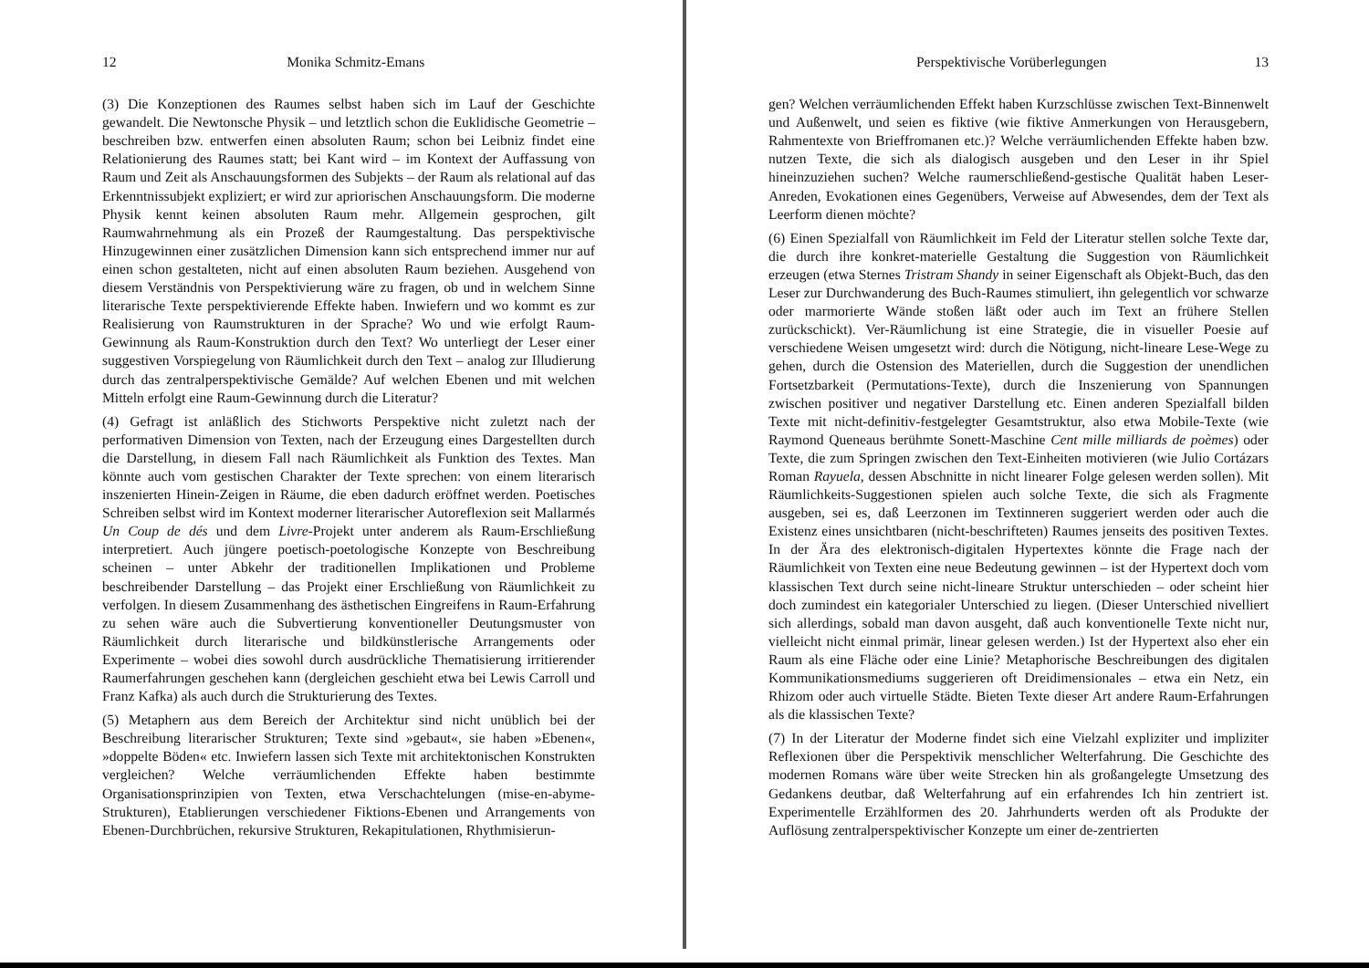12 Monika Schmitz-Emans
(3) Die Konzeptionen des Raumes selbst haben sich im Lauf der Geschichte gewandelt. Die Newtonsche Physik – und letztlich schon die Euklidische Geometrie – beschreiben bzw. entwerfen einen absoluten Raum; schon bei Leibniz findet eine Relationierung des Raumes statt; bei Kant wird – im Kontext der Auffassung von Raum und Zeit als Anschauungsformen des Subjekts – der Raum als relational auf das Erkenntnissubjekt expliziert; er wird zur apriorischen Anschauungsform. Die moderne Physik kennt keinen absoluten Raum mehr. Allgemein gesprochen, gilt Raumwahrnehmung als ein Prozeß der Raumgestaltung. Das perspektivische Hinzugewinnen einer zusätzlichen Dimension kann sich entsprechend immer nur auf einen schon gestalteten, nicht auf einen absoluten Raum beziehen. Ausgehend von diesem Verständnis von Perspektivierung wäre zu fragen, ob und in welchem Sinne literarische Texte perspektivierende Effekte haben. Inwiefern und wo kommt es zur Realisierung von Raumstrukturen in der Sprache? Wo und wie erfolgt Raum-Gewinnung als Raum-Konstruktion durch den Text? Wo unterliegt der Leser einer suggestiven Vorspiegelung von Räumlichkeit durch den Text – analog zur Illudierung durch das zentralperspektivische Gemälde? Auf welchen Ebenen und mit welchen Mitteln erfolgt eine Raum-Gewinnung durch die Literatur?
(4) Gefragt ist anläßlich des Stichworts Perspektive nicht zuletzt nach der performativen Dimension von Texten, nach der Erzeugung eines Dargestellten durch die Darstellung, in diesem Fall nach Räumlichkeit als Funktion des Textes. Man könnte auch vom gestischen Charakter der Texte sprechen: von einem literarisch inszenierten Hinein-Zeigen in Räume, die eben dadurch eröffnet werden. Poetisches Schreiben selbst wird im Kontext moderner literarischer Autoreflexion seit Mallarmés Un Coup de dés und dem Livre-Projekt unter anderem als Raum-Erschließung interpretiert. Auch jüngere poetisch-poetologische Konzepte von Beschreibung scheinen – unter Abkehr der traditionellen Implikationen und Probleme beschreibender Darstellung – das Projekt einer Erschließung von Räumlichkeit zu verfolgen. In diesem Zusammenhang des ästhetischen Eingreifens in Raum-Erfahrung zu sehen wäre auch die Subvertierung konventioneller Deutungsmuster von Räumlichkeit durch literarische und bildkünstlerische Arrangements oder Experimente – wobei dies sowohl durch ausdrückliche Thematisierung irritierender Raumerfahrungen geschehen kann (dergleichen geschieht etwa bei Lewis Carroll und Franz Kafka) als auch durch die Strukturierung des Textes.
(5) Metaphern aus dem Bereich der Architektur sind nicht unüblich bei der Beschreibung literarischer Strukturen; Texte sind »gebaut«, sie haben »Ebenen«, »doppelte Böden« etc. Inwiefern lassen sich Texte mit architektonischen Konstrukten vergleichen? Welche verräumlichenden Effekte haben bestimmte Organisationsprinzipien von Texten, etwa Verschachtelungen (mise-en-abyme-Strukturen), Etablierungen verschiedener Fiktions-Ebenen und Arrangements von Ebenen-Durchbrüchen, rekursive Strukturen, Rekapitulationen, Rhythmisierun-
Perspektivische Vorüberlegungen 13
gen? Welchen verräumlichenden Effekt haben Kurzschlüsse zwischen Text-Binnenwelt und Außenwelt, und seien es fiktive (wie fiktive Anmerkungen von Herausgebern, Rahmentexte von Brieffromanen etc.)? Welche verräumlichenden Effekte haben bzw. nutzen Texte, die sich als dialogisch ausgeben und den Leser in ihr Spiel hineinzuziehen suchen? Welche raumerschließend-gestische Qualität haben Leser-Anreden, Evokationen eines Gegenübers, Verweise auf Abwesendes, dem der Text als Leerform dienen möchte?
(6) Einen Spezialfall von Räumlichkeit im Feld der Literatur stellen solche Texte dar, die durch ihre konkret-materielle Gestaltung die Suggestion von Räumlichkeit erzeugen (etwa Sternes Tristram Shandy in seiner Eigenschaft als Objekt-Buch, das den Leser zur Durchwanderung des Buch-Raumes stimuliert, ihn gelegentlich vor schwarze oder marmorierte Wände stoßen läßt oder auch im Text an frühere Stellen zurückschickt). Ver-Räumlichung ist eine Strategie, die in visueller Poesie auf verschiedene Weisen umgesetzt wird: durch die Nötigung, nicht-lineare Lese-Wege zu gehen, durch die Ostension des Materiellen, durch die Suggestion der unendlichen Fortsetzbarkeit (Permutations-Texte), durch die Inszenierung von Spannungen zwischen positiver und negativer Darstellung etc. Einen anderen Spezialfall bilden Texte mit nicht-definitiv-festgelegter Gesamtstruktur, also etwa Mobile-Texte (wie Raymond Queneaus berühmte Sonett-Maschine Cent mille milliards de poèmes) oder Texte, die zum Springen zwischen den Text-Einheiten motivieren (wie Julio Cortázars Roman Rayuela, dessen Abschnitte in nicht linearer Folge gelesen werden sollen). Mit Räumlichkeits-Suggestionen spielen auch solche Texte, die sich als Fragmente ausgeben, sei es, daß Leerzonen im Textinneren suggeriert werden oder auch die Existenz eines unsichtbaren (nicht-beschrifteten) Raumes jenseits des positiven Textes. In der Ära des elektronisch-digitalen Hypertextes könnte die Frage nach der Räumlichkeit von Texten eine neue Bedeutung gewinnen – ist der Hypertext doch vom klassischen Text durch seine nicht-lineare Struktur unterschieden – oder scheint hier doch zumindest ein kategorialer Unterschied zu liegen. (Dieser Unterschied nivelliert sich allerdings, sobald man davon ausgeht, daß auch konventionelle Texte nicht nur, vielleicht nicht einmal primär, linear gelesen werden.) Ist der Hypertext also eher ein Raum als eine Fläche oder eine Linie? Metaphorische Beschreibungen des digitalen Kommunikationsmediums suggerieren oft Dreidimensionales – etwa ein Netz, ein Rhizom oder auch virtuelle Städte. Bieten Texte dieser Art andere Raum-Erfahrungen als die klassischen Texte?
(7) In der Literatur der Moderne findet sich eine Vielzahl expliziter und impliziter Reflexionen über die Perspektivik menschlicher Welterfahrung. Die Geschichte des modernen Romans wäre über weite Strecken hin als großangelegte Umsetzung des Gedankens deutbar, daß Welterfahrung auf ein erfahrendes Ich hin zentriert ist. Experimentelle Erzählformen des 20. Jahrhunderts werden oft als Produkte der Auflösung zentralperspektivischer Konzepte um einer de-zentrierten